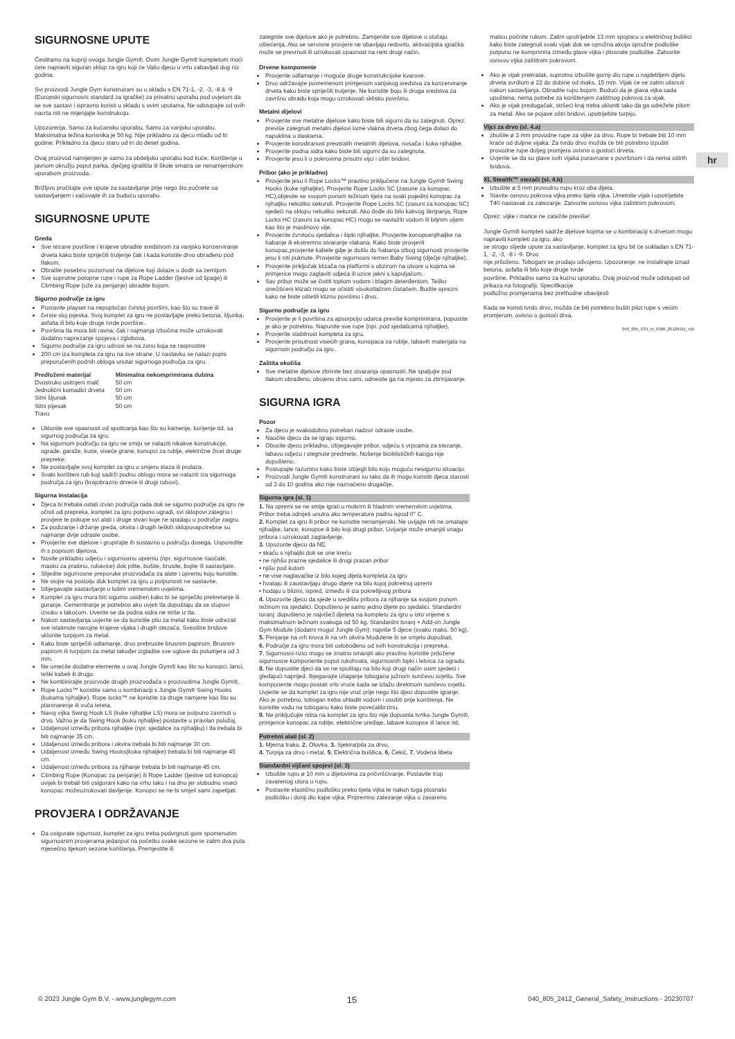SIGURNOSNE UPUTE
Čestitamo na kupnji ovoga Jungle Gym®. Ovim Jungle Gym® kompletom moći ćete napraviti siguran sklop za igru koji će Vašu djecu u vrtu zabavljati dug niz godina.
Svi proizvodi Jungle Gym konstruirani su u skladu s EN 71-1, -2, -3, -8 & -9 (Europski sigurnosni standard za igračke) za privatnu uporabu pod uvjetom da se sve sastavi i ispravno koristi u skladu s ovim uputama. Ne odstupajte od ovih nacrta niti ne mijenjajte konstrukciju.
Upozorenja. Samo za kućansku uporabu. Samo za vanjsku uporabu. Maksimalna težina korisnika je 50 kg. Nije prikladno za djecu mlađu od tri godine. Prikladno za djecu staru od tri do deset godina.
Ovaj proizvod namijenjen je samo za obiteljsku uporabu kod kuće. Korištenje u javnom okružju poput parka, dječjeg igrališta ili škole smatra se nenamjenskom uporabom proizvoda.
Brižljivo pročitajte ove upute za sastavljanje prije nego što počnete sa sastavljanjem i sačuvajte ih za buduću uporabu.
SIGURNOSNE UPUTE
Greda
Sve rezane površine i krajeve obradite sredstvom za vanjsko konzerviranje drveta kako biste spriječili truljenje čak i kada koristite drvo obrađeno pod tlakom.
Obratite posebnu pozornost na dijelove koji dolaze u dodir sa zemljom.
Sve suprotne potopne rupe i rupe za Rope Ladder (ljestve od špage) ili Climbing Rope (uže za penjanje) obradite bojom.
Sigurno područje za igru
Postavite playset na nepopločan čvrstoj površini, kao što su trave ili
čvrste sloj pijeska. Svoj komplet za igru ne postavljajte preko betona, šljunka, asfalta ili bilo koje druge tvrde površine.
Površina tla mora biti ravna; čak i najmanja izbočina može uzrokovati dodatno naprezanje spojeva i zglobova.
Sigurno područje za igru odnosi se na zonu koja se rasprostire
200 cm iza kompleta za igru na sve strane. U nastavku se nalazi popis preporučenih podnih obloga unutar sigurnoga područja za igru.
| Predloženi materijal | Minimalna nekomprimirana dubina |
| --- | --- |
| Dvostruko usitnjeni malč | 50 cm |
| Jednolični komadići drveta | 50 cm |
| Sitni šljunak | 50 cm |
| Sitni pijesak | 50 cm |
| Travu | |
Uklonite sve opasnosti od spoticanja kao što su kamenje, korijenje itd. sa sigurnog područja za igru.
Na sigurnom području za igru ne smiju se nalaziti nikakve konstrukcije, ograde, garaže, kuće, viseće grane, konopci za rublje, električne žicei druge prepreke.
Ne postavljajte svoj komplet za igru u smjeru staza ili prolaza.
Svaki korišteni rub koji sadrži podnu oblogu mora se nalaziti iza sigurnoga područja za igru (krajobrazno drveće ili drugi rubovi).
Sigurna instalacija
Djeca bi trebala ostati izvan područja rada dok se sigurno područje za igru ne očisti od prepreka, komplet za igru potpuno ugradi, svi sklopovi zategnu i provjere te pokupe svi alati i druge stvari koje ne spadaju u područje zaigru.
Za podizanje i držanje greda, okvira i drugih teških sklopovapotrebne su najmanje dvije odrasle osobe.
Provjerite sve dijelove i grupirajte ih sustavno u području dosega. Usporedite ih s popisom dijelova.
Nosite prikladnu odjeću i sigurnosnu opremu (npr. sigurnosne naočale, masku za prašinu, rukavice) dok pilite, bušite, brusite, bojite ili sastavljate.
Slijedite sigurnosne preporuke proizvođača za alate i opremu koju koristite.
Ne stojte na postolju dok komplet za igru u potpunosti ne sastavite.
Izbjegavajte sastavljanje u lošim vremenskim uvjetima.
Komplet za igru mora biti sigurno usidren kako bi se spriječilo prekretanje ili guranje. Cementiranje je potrebno ako uvjeti tla dopuštaju da se stupovi izvuku s lakoćom. Uverite se da podna sidra ne strše iz tla.
Nakon sastavljanja uvjerite se da koristite pilu za metal kako biste odrezali sve istaknute navojne krajeve vijaka i drugih stezača. Sveoštre bridove uklonite turpijom za metal.
Kako biste spriječili odlamanje, drvo prebrusite brusnim papirom. Brusnim papirom ili turpijom za metal također izgladite sve uglove do polumjera od 3 mm.
Ne umećite dodatne elemente u ovaj Jungle Gym® kao što su konopci, lanci, teški kabeli ili drugo.
Ne kombinirajte proizvode drugih proizvođača s proizvodima Jungle Gym®.
Rope Locks™ koristite samo u kombinaciji s Jungle Gym® Swing Hooks (kukama njihaljke). Rope locks™ ne koristite za druge namjene kao što su planinarenje ili vuča tereta.
Navoj vijka Swing Hook LS (kuke njihaljke LS) mora se potpuno zavrnuti u drvo. Važno je da Swing Hook (kuku njihaljke) postavite u pravilan položaj.
Udaljenost između pribora njihaljke (npr. sjedalice za njihaljku) i tla trebala bi biti najmanje 35 cm.
Udaljenost između pribora i okvira trebala bi biti najmanje 30 cm.
Udaljenost između Swing Hooks(kuka njihaljke) trebala bi biti najmanje 45 cm.
Udaljenost između pribora za njihanje trebala bi biti najmanje 45 cm.
Climbing Rope (Konopac za penjanje) ili Rope Ladder (ljestve od konopca) uvijek bi trebali biti osigurani kako na vrhu tako i na dnu jer slobodno viseći konopac možeuzrokovati davljenje. Konopci se ne bi smjeli sami zapetljati.
PROVJERA I ODRŽAVANJE
Da osigurate sigurnost, komplet za igru treba podvrgnuti gore spomenutim sigurnosnim provjerama jedanput na početku svake sezone te zatim dva puta mjesečno tijekom sezone korištenja. Premjestite ili
zategnite sve dijelove ako je potrebno. Zamijenite sve dijelove u slučaju oštećenja. Ako se servisne provjere ne obavljaju redovito, aktivacijska igračka može se prevrnuti ili uzrokovati opasnost na neki drugi način.
Drvene komponente
Provjerite odlamanje i moguće druge konstrukcijske kvarove.
Drvo održavajte povremenom primjenom vanjskog sredstva za konzerviranje drveta kako biste spriječili truljenje. Ne koristite boju ili druga sredstva za završnu obradu koja mogu uzrokovati sklisku površinu.
Metalni dijelovi
Provjerite sve metalne dijelove kako biste bili sigurni da su zategnuti. Oprez: previše zategnuti metalni dijelovi lome vlakna drveta zbog čega dolazi do napuklina u daskama.
Provjerite korodiranost preostalih metalnih dijelova, nosača i kuka njihaljke.
Provjerite podna sidra kako biste bili sigurni da su zategnuta.
Provjerite jesu li u pokrovima prisutni vijci i oštri bridovi.
Pribor (ako je prikladno)
Provjerite jesu li Rope Locks™ pravilno priključene na Jungle Gym® Swing Hooks (kuke njihaljke). Provjerite Rope Locks SC (zasune za konopac HC),objesite se svojom punom težinom tijela na svaki pojedini konopac za njihaljku nekoliko sekundi. Provjerite Rope Locks SC (zasuni za konopac SC) sjedeći na sklopu nekoliko sekundi. Ako dođe do bilo kakvog škripanja, Rope Locks HC (zasuni za konopac HC) mogu se navlažiti vodom ili biljnim uljem kao što je maslinovo ulje.
Provjerite čvrstoću sjedalica i šipki njihaljke. Provjerite konopcenjihaljke na habanje ili ekstremno stvaranje vlakana. Kako biste provjerili konopac,provjerite kabele gdje je došlo do habanja izbog sigurnosti provjerite jesu li niti puknute. Provjerite sigurnosni remen Baby Swing (dječje njihaljke).
Provjerite priključak klizača na platformi s obzirom na otvore u kojima se primjerice mogu zaglaviti odjeća ili uzice jakni s kapuljačom.
Sav pribor može se čistiti toplom vodom i blagim deterđentom. Teško onečišćeni klizači mogu se očistiti visokotlačnim čistačem. Budite oprezni kako ne biste oštetili kliznu površinu i drvo.
Sigurno područje za igru
Provjerite je li površina za apsorpciju udarca previše komprimirana, popustite je ako je potrebno. Napunite sve rupe (npr. pod sjedalicama njihaljke).
Provjerite stabilnost kompleta za igru.
Provjerite prisutnost visećih grana, konopaca za rublje, labavih materijala na sigurnom području za igru.
Zaštita okoliša
Sve metalne dijelove zbrinite bez stvaranja opasnosti. Ne spaljujte pod tlakom obrađeno, obojeno drvo sami, odnesite ga na mjesto za zbrinjavanje.
SIGURNA IGRA
Pozor
Za djecu je svakodobno potreban nadzor odrasle osobe.
Naučite djecu da se igraju sigurno.
Obucite djecu prikladno, izbjegavajte pribor, odjeću s vrpcama za stezanje, labavu odjeću i stegnute predmete. Nošenje biciklističkih kaciga nije dopušteno.
Postupajte razumno kako biste izbjegli bilo koju moguću nesigurnu situaciju.
Proizvodi Jungle Gym® konstruirani su tako da ih mogu koristiti djeca starosti od 3 do 10 godina ako nije naznačeno drugačije.
Sigurna igra (sl. 1)
1. Na opremi se ne smije igrati u mokrim ili hladnim vremenskim uvjetima. Pribor treba odnijeti unutra ako temperature padnu ispod 0° C.
2. Komplet za igru ili pribor ne koristite nenamjenski. Ne uvijajte niti ne omatajte njihaljke, lance, konopce ili bilo koji drugi pribor. Uvijanje može smanjiti snagu pribora i uzrokovati zaglavljenje.
3. Upozorite djecu da NE:
• skaču s njihaljki dok se one kreću
• ne njihšu prazne sjedalice ili drugi prazan pribor
• njišu pod kutom
• ne vise naglavačke iz bilo kojeg dijela kompleta za igru
• hvataju ili zaustavljaju drugo dijete na bilo kojoj pokretnoj opremi
• hodaju u blizini, ispred, između ili iza pokretljivog pribora
4. Upozorite djecu da sjede u središtu pribora za njihanje sa svojom punom težinom na sjedalici. Dopušteno je samo jedno dijete po sjedalici. Standardni toranj: dopušteno je najviše3 djeteta na kompletu za igru u isto vrijeme s maksimalnom težinom svakoga od 50 kg. Standardni toranj + Add-on Jungle Gym Module (dodatni mogul Jungle Gym): najviše 5 djece (svako maks. 50 kg).
5. Penjanje na vrh krova ili na vrh okvira Modulene bi se smjelo dopuštati.
6. Područje za igru mora biti oslobođeno od svih konstrukcija i prepreka.
7. Sigurnosni rizici mogu se znatno smanjiti ako pravilno koristite priložene sigurnosne komponente poput rukohvata, sigurnosnih šipki i letvica za ogradu.
8. Ne dopustite djeci da se ne spuštaju na bilo koji drugi način osim sjedeći i gledajući naprijed. Ibjegavajte izlaganje tobogana južnom sunčevu svjetlu. Sve komponente mogu postati vrlo vruće kada se izlažu direktnom sunčevu svjetlu. Uvjerite se da komplet za igru nije vruć prije nego što djeci dopustite igranje. Ako je potrebno, tobogan treba ohladiti vodom i osušiti prije korištenja. Ne koristite vodu na toboganu kako biste povećalibrzinu.
9. Ne priključujte ništa na komplet za igru što nije dopustila tvrtka Jungle Gym®, primjerice konopac za rublje, električne uređaje, labave konopce ili lance itd.
Potrebni alati (sl. 2)
1. Mjerna traka, 2. Olovka, 3. Sjekira/pila za drvo,
4. Turpija za drvo i metal, 5. Električna bušilica, 6. Čekić, 7. Vodena libela
Standardni vijčani spojevi (sl. 3)
Izbušite rupu ø 10 mm u dijelovima za pričvršćivanje. Postavite trup zavarenog utora u rupu.
Postavite elastičnu podlošku preko tijela vijka te nakon toga plosnatu podlošku i donji dio kape vijka. Pripremno zatezanje vijka u zavarenu
maticu počnite rukom. Zatim upotrijebite 13 mm spojnicu u električnoj bušilici kako biste zategnuli svaki vijak dok se opružna akcija opružne podloške potpuno ne komprimira između glave vijka i plosnate podloške. Zatvorite osnovu vijka zaštitnim pokrovom.
Ako je vijak prekratak, suprotno izbušite gornji dio rupe u najdebljem dijelu drveta svrdlom ø 22 do dubine od maks. 15 mm. Vijak će se zatim utisnuti nakon sastavljanja. Obradite rupu bojom. Budući da je glava vijka sada upuštena, nema potrebe za korištenjem zaštitnog pokrova za vijak.
Ako je vijak predugačak, stršeći kraj treba ukloniti tako da ga odrežete pilom za metal. Ako se pojave oštri bridovi, upotrijebite turpiju.
Vijci za drvo (sl. 4.a)
zbušite ø 3 mm provodne rupe za vijke za drvo. Rupe bi trebale biti 10 mm kraće od duljine vijaka. Za tvrdo drvo možda će biti potrebno izpušiti provodne rupe duljeg promjera ovisno o gustoći drveta.
Uvjerite se da su glave svih vijaka poravnane s površinom i da nema oštrih bridova.
XL Stealth™ stezači (sl. 4.b)
Izbušite ø 5 mm provodnu rupu kroz oba dijela.
Stavite osnovu pokrova vijka preko tijela vijka. Umetnite vijak i upotrijebite T40 nastavak za zatezanje. Zatvorite osnovu vijka zaštitnim pokrovom.
Oprez: vijke i matice ne zatežite previše!
Jungle Gym® kompleti sadrže dijelove kojima se u kombinaciji s drvetom mogu napraviti kompleti za igru, ako
se strogo slijede upute za sastavljanje, komplet za igru bit će sukladan s EN 71-1, -2, -3, -8 i -9. Drvo
nije priloženo. Tobogani se prodaju odvojeno. Upozorenje: ne instalirajte iznad betona, asfalta ili bilo koje druge tvrde
površine. Prikladno samo za kućnu uporabu. Ovaj proizvod može odstupati od prikaza na fotografiji. Specifikacije
podložno promjenama bez prethodne obavijesti
Kada se koristi tvrdo drvo, možda će biti potrebno bušiti pilot rupe s većim promjerom, ovisno o gustoći drva.
040_805_GSI_hr_0300_20120911_nlA
hr
© 2023 Jungle Gym B.V. - www.junglegym.com 15 040_805_2412_General_Safety_instructions - 20230707